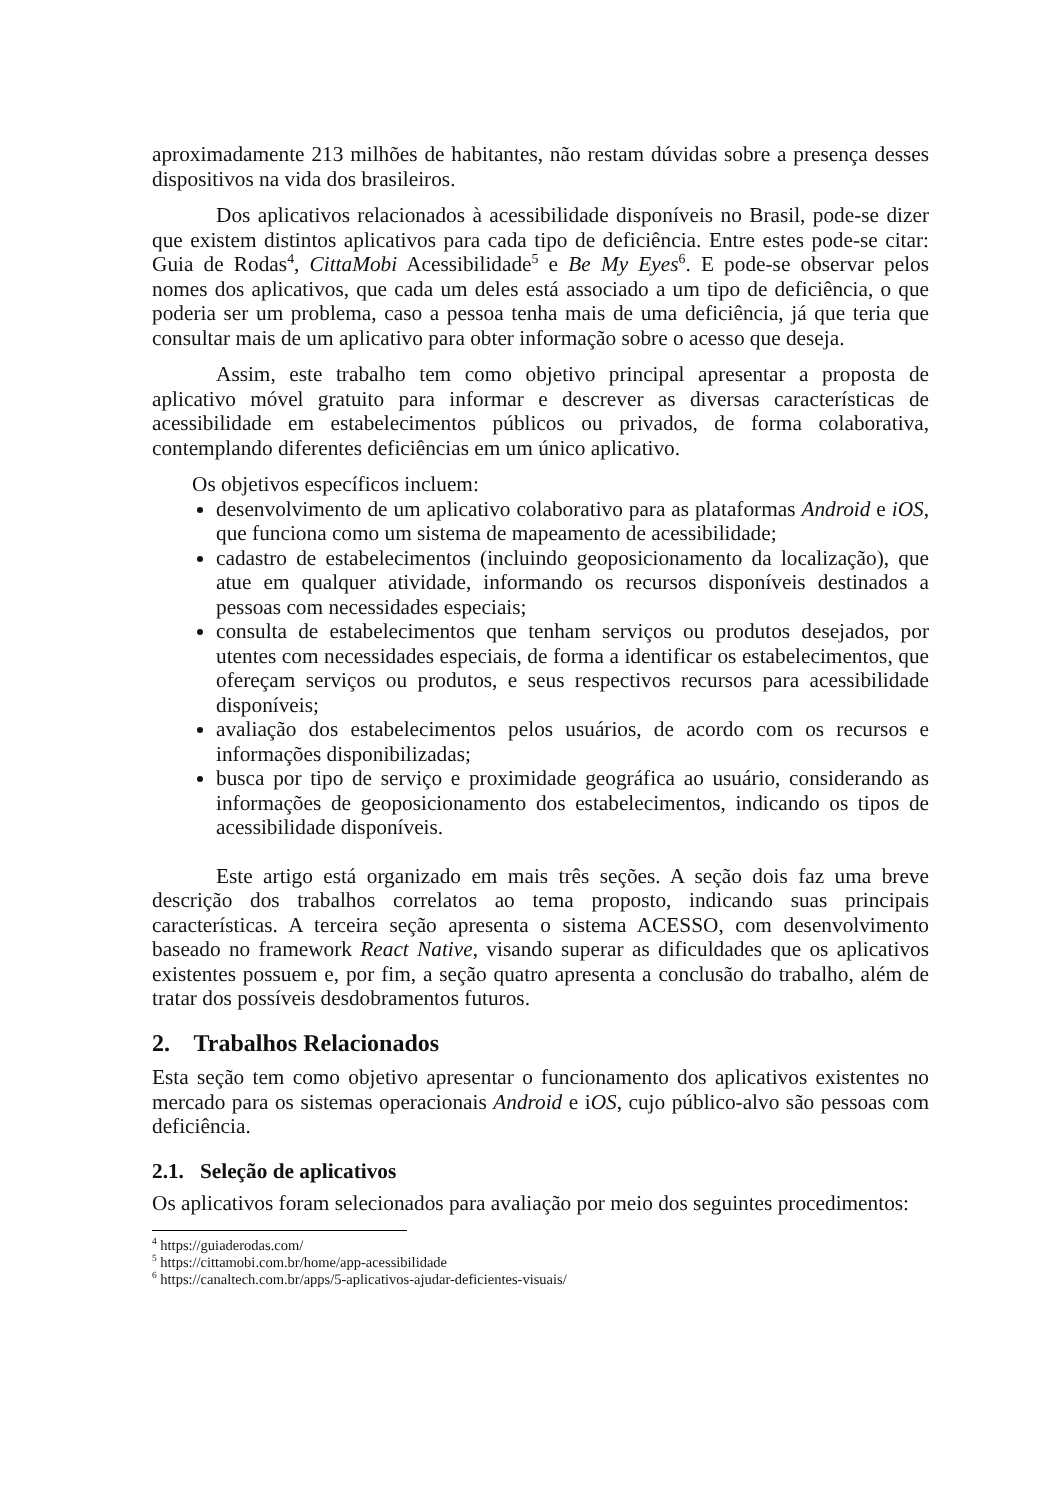aproximadamente 213 milhões de habitantes, não restam dúvidas sobre a presença desses dispositivos na vida dos brasileiros.
Dos aplicativos relacionados à acessibilidade disponíveis no Brasil, pode-se dizer que existem distintos aplicativos para cada tipo de deficiência. Entre estes pode-se citar: Guia de Rodas<sup>4</sup>, CittaMobi Acessibilidade<sup>5</sup> e Be My Eyes<sup>6</sup>. E pode-se observar pelos nomes dos aplicativos, que cada um deles está associado a um tipo de deficiência, o que poderia ser um problema, caso a pessoa tenha mais de uma deficiência, já que teria que consultar mais de um aplicativo para obter informação sobre o acesso que deseja.
Assim, este trabalho tem como objetivo principal apresentar a proposta de aplicativo móvel gratuito para informar e descrever as diversas características de acessibilidade em estabelecimentos públicos ou privados, de forma colaborativa, contemplando diferentes deficiências em um único aplicativo.
Os objetivos específicos incluem:
desenvolvimento de um aplicativo colaborativo para as plataformas Android e iOS, que funciona como um sistema de mapeamento de acessibilidade;
cadastro de estabelecimentos (incluindo geoposicionamento da localização), que atue em qualquer atividade, informando os recursos disponíveis destinados a pessoas com necessidades especiais;
consulta de estabelecimentos que tenham serviços ou produtos desejados, por utentes com necessidades especiais, de forma a identificar os estabelecimentos, que ofereçam serviços ou produtos, e seus respectivos recursos para acessibilidade disponíveis;
avaliação dos estabelecimentos pelos usuários, de acordo com os recursos e informações disponibilizadas;
busca por tipo de serviço e proximidade geográfica ao usuário, considerando as informações de geoposicionamento dos estabelecimentos, indicando os tipos de acessibilidade disponíveis.
Este artigo está organizado em mais três seções. A seção dois faz uma breve descrição dos trabalhos correlatos ao tema proposto, indicando suas principais características. A terceira seção apresenta o sistema ACESSO, com desenvolvimento baseado no framework React Native, visando superar as dificuldades que os aplicativos existentes possuem e, por fim, a seção quatro apresenta a conclusão do trabalho, além de tratar dos possíveis desdobramentos futuros.
2. Trabalhos Relacionados
Esta seção tem como objetivo apresentar o funcionamento dos aplicativos existentes no mercado para os sistemas operacionais Android e iOS, cujo público-alvo são pessoas com deficiência.
2.1. Seleção de aplicativos
Os aplicativos foram selecionados para avaliação por meio dos seguintes procedimentos:
<sup>4</sup> https://guiaderodas.com/
<sup>5</sup> https://cittamobi.com.br/home/app-acessibilidade
<sup>6</sup> https://canaltech.com.br/apps/5-aplicativos-ajudar-deficientes-visuais/